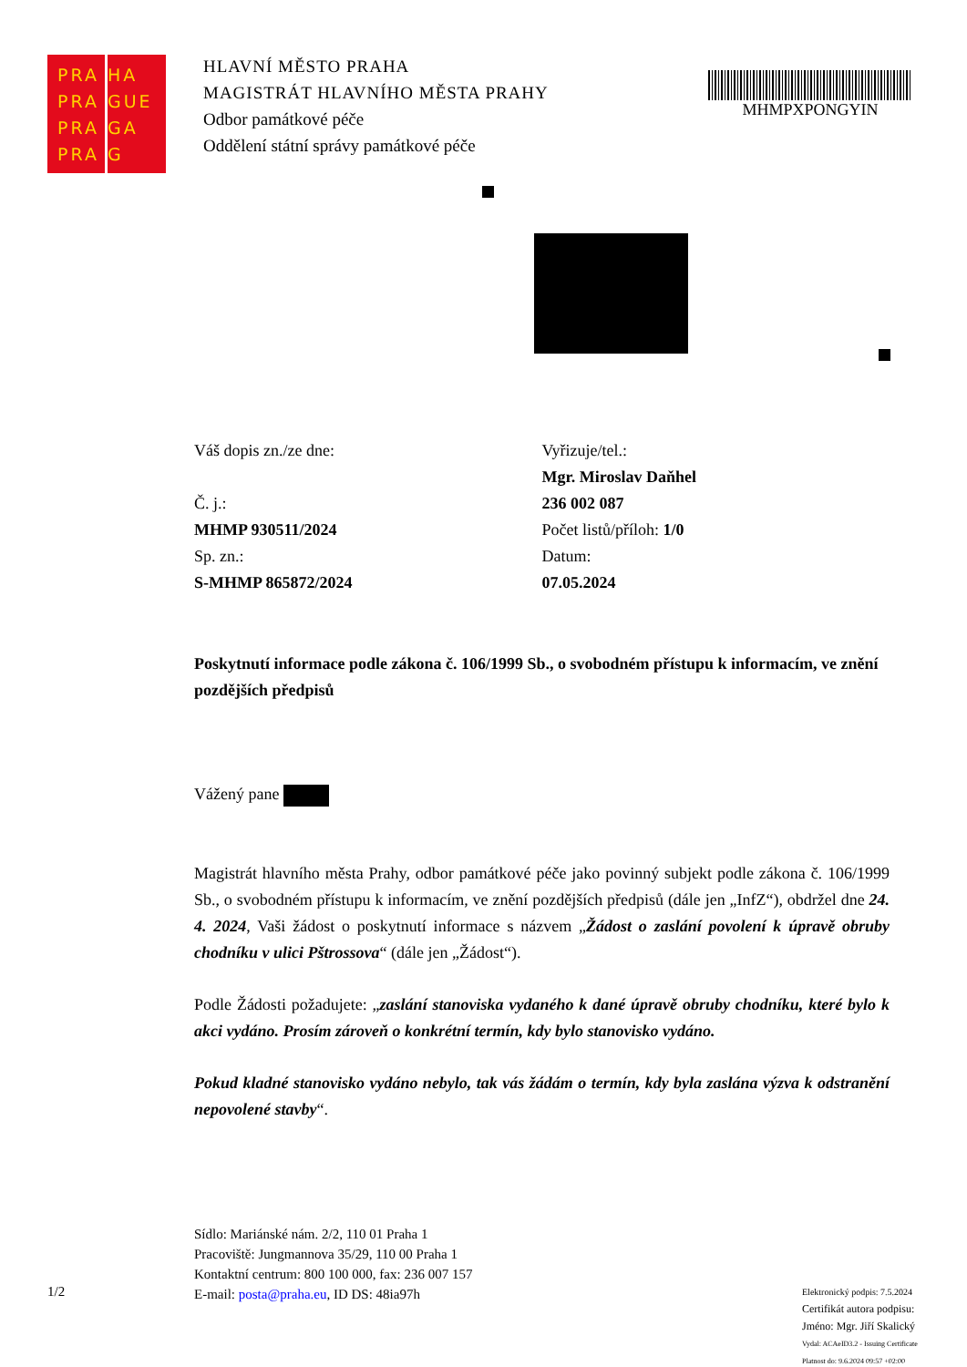PRA HA PRA GUE PRA GA PRA G
HLAVNÍ MĚSTO PRAHA
MAGISTRÁT HLAVNÍHO MĚSTA PRAHY
Odbor památkové péče
Oddělení státní správy památkové péče
MHMPXPONGYIN
Váš dopis zn./ze dne:
Č. j.:
MHMP 930511/2024
Sp. zn.:
S-MHMP 865872/2024
Vyřizuje/tel.:
Mgr. Miroslav Daňhel
236 002 087
Počet listů/příloh: 1/0
Datum:
07.05.2024
Poskytnutí informace podle zákona č. 106/1999 Sb., o svobodném přístupu k informacím, ve znění pozdějších předpisů
Vážený pane
Magistrát hlavního města Prahy, odbor památkové péče jako povinný subjekt podle zákona č. 106/1999 Sb., o svobodném přístupu k informacím, ve znění pozdějších předpisů (dále jen „InfZ“), obdržel dne 24. 4. 2024, Vaši žádost o poskytnutí informace s názvem „Žádost o zaslání povolení k úpravě obruby chodníku v ulici Pštrossova“ (dále jen „Žádost“).
Podle Žádosti požadujete: „zaslání stanoviska vydaného k dané úpravě obruby chodníku, které bylo k akci vydáno. Prosím zároveň o konkrétní termín, kdy bylo stanovisko vydáno.
Pokud kladné stanovisko vydáno nebylo, tak vás žádám o termín, kdy byla zaslána výzva k odstranění nepovolené stavby“.
Sídlo: Mariánské nám. 2/2, 110 01 Praha 1
Pracoviště: Jungmannova 35/29, 110 00 Praha 1
Kontaktní centrum: 800 100 000, fax: 236 007 157
E-mail: posta@praha.eu, ID DS: 48ia97h
1/2
Elektronický podpis: 7.5.2024
Certifikát autora podpisu:
Jméno: Mgr. Jiří Skalický
Vydal: ACAeID3.2 - Issuing Certificate
Platnost do: 9.6.2024 09:57 +02:00